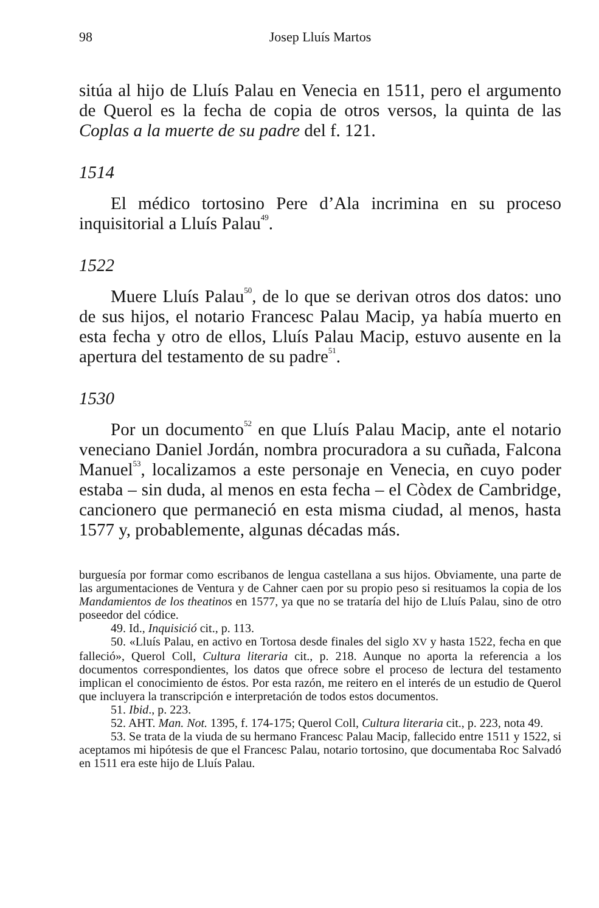98 Josep Lluís Martos
sitúa al hijo de Lluís Palau en Venecia en 1511, pero el argumento de Querol es la fecha de copia de otros versos, la quinta de las Coplas a la muerte de su padre del f. 121.
1514
El médico tortosino Pere d’Ala incrimina en su proceso inquisitorial a Lluís Palau<sup>49</sup>.
1522
Muere Lluís Palau<sup>50</sup>, de lo que se derivan otros dos datos: uno de sus hijos, el notario Francesc Palau Macip, ya había muerto en esta fecha y otro de ellos, Lluís Palau Macip, estuvo ausente en la apertura del testamento de su padre<sup>51</sup>.
1530
Por un documento<sup>52</sup> en que Lluís Palau Macip, ante el notario veneciano Daniel Jordán, nombra procuradora a su cuñada, Falcona Manuel<sup>53</sup>, localizamos a este personaje en Venecia, en cuyo poder estaba – sin duda, al menos en esta fecha – el Còdex de Cambridge, cancionero que permaneció en esta misma ciudad, al menos, hasta 1577 y, probablemente, algunas décadas más.
burguesía por formar como escribanos de lengua castellana a sus hijos. Obviamente, una parte de las argumentaciones de Ventura y de Cahner caen por su propio peso si resituamos la copia de los Mandamientos de los theatinos en 1577, ya que no se trataría del hijo de Lluís Palau, sino de otro poseedor del códice.
49. Id., Inquisició cit., p. 113.
50. «Lluís Palau, en activo en Tortosa desde finales del siglo XV y hasta 1522, fecha en que falleció», Querol Coll, Cultura literaria cit., p. 218. Aunque no aporta la referencia a los documentos correspondientes, los datos que ofrece sobre el proceso de lectura del testamento implican el conocimiento de éstos. Por esta razón, me reitero en el interés de un estudio de Querol que incluyera la transcripción e interpretación de todos estos documentos.
51. Ibid., p. 223.
52. AHT. Man. Not. 1395, f. 174-175; Querol Coll, Cultura literaria cit., p. 223, nota 49.
53. Se trata de la viuda de su hermano Francesc Palau Macip, fallecido entre 1511 y 1522, si aceptamos mi hipótesis de que el Francesc Palau, notario tortosino, que documentaba Roc Salvadó en 1511 era este hijo de Lluís Palau.